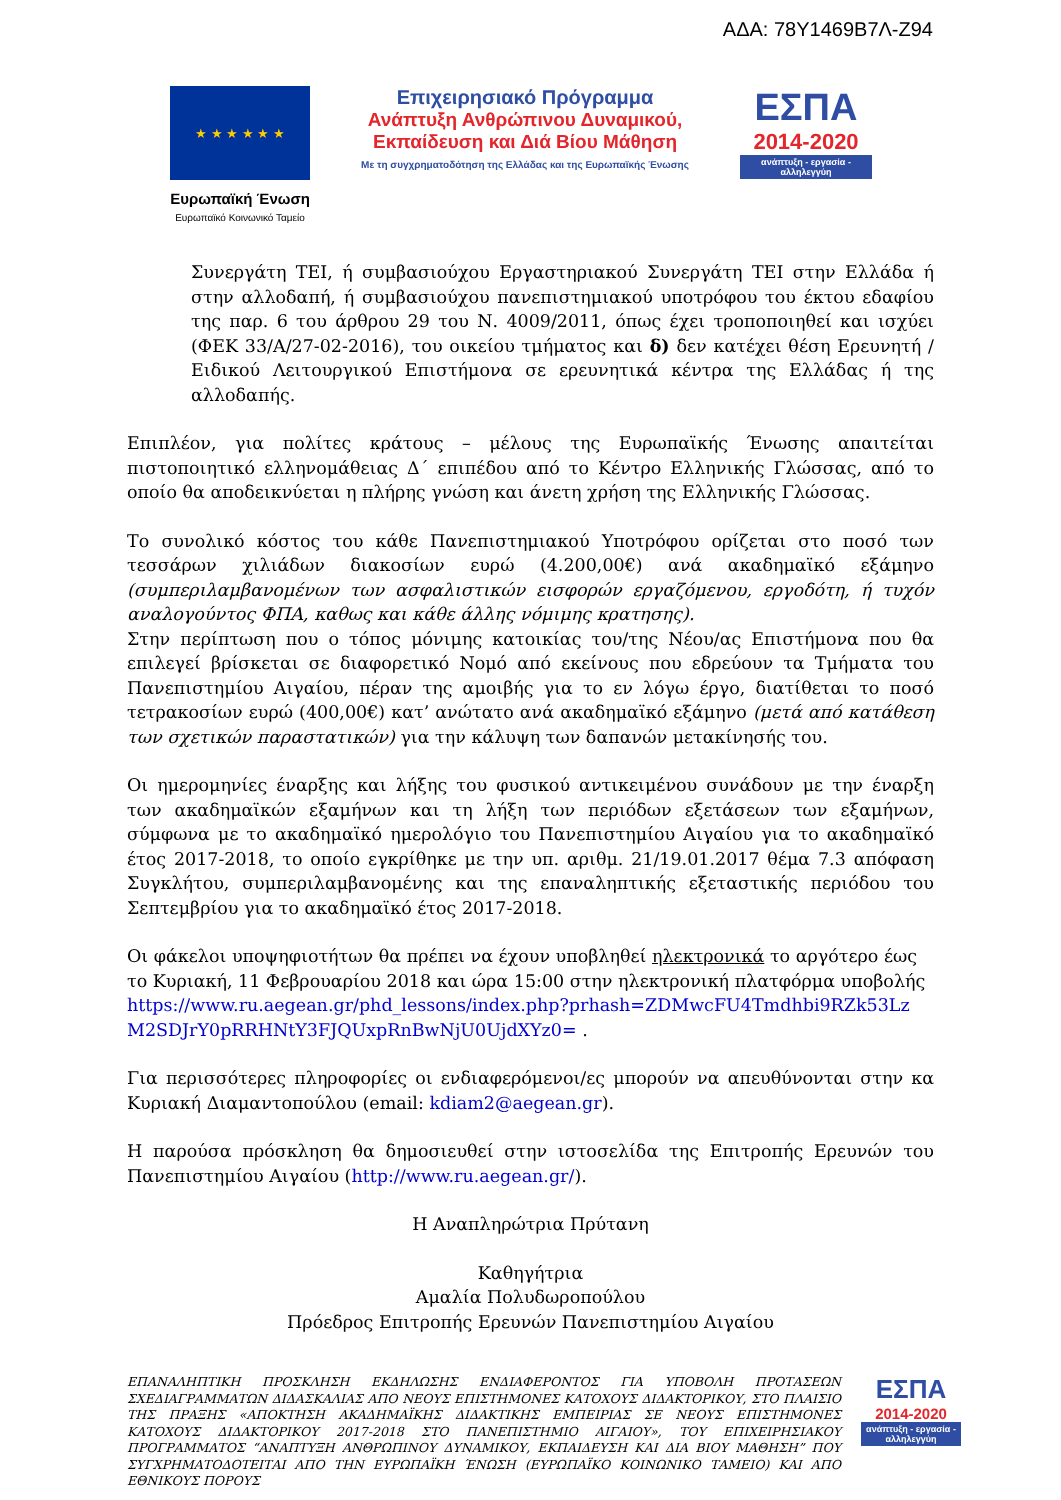ΑΔΑ: 78Υ1469Β7Λ-Ζ94
★ ★ ★ ★ ★ ★
Ευρωπαϊκή Ένωση
Ευρωπαϊκό Κοινωνικό Ταμείο
Επιχειρησιακό Πρόγραμμα
Ανάπτυξη Ανθρώπινου Δυναμικού,
Εκπαίδευση και Διά Βίου Μάθηση
Με τη συγχρηματοδότηση της Ελλάδας και της Ευρωπαϊκής Ένωσης
ΕΣΠΑ
2014-2020
ανάπτυξη - εργασία - αλληλεγγύη
Συνεργάτη ΤΕΙ, ή συμβασιούχου Εργαστηριακού Συνεργάτη ΤΕΙ στην Ελλάδα ή στην αλλοδαπή, ή συμβασιούχου πανεπιστημιακού υποτρόφου του έκτου εδαφίου της παρ. 6 του άρθρου 29 του Ν. 4009/2011, όπως έχει τροποποιηθεί και ισχύει (ΦΕΚ 33/Α/27-02-2016), του οικείου τμήματος και δ) δεν κατέχει θέση Ερευνητή / Ειδικού Λειτουργικού Επιστήμονα σε ερευνητικά κέντρα της Ελλάδας ή της αλλοδαπής.
Επιπλέον, για πολίτες κράτους – μέλους της Ευρωπαϊκής Ένωσης απαιτείται πιστοποιητικό ελληνομάθειας Δ΄ επιπέδου από το Κέντρο Ελληνικής Γλώσσας, από το οποίο θα αποδεικνύεται η πλήρης γνώση και άνετη χρήση της Ελληνικής Γλώσσας.
Το συνολικό κόστος του κάθε Πανεπιστημιακού Υποτρόφου ορίζεται στο ποσό των τεσσάρων χιλιάδων διακοσίων ευρώ (4.200,00€) ανά ακαδημαϊκό εξάμηνο (συμπεριλαμβανομένων των ασφαλιστικών εισφορών εργαζόμενου, εργοδότη, ή τυχόν αναλογούντος ΦΠΑ, καθως και κάθε άλλης νόμιμης κρατησης).
Στην περίπτωση που ο τόπος μόνιμης κατοικίας του/της Νέου/ας Επιστήμονα που θα επιλεγεί βρίσκεται σε διαφορετικό Νομό από εκείνους που εδρεύουν τα Τμήματα του Πανεπιστημίου Αιγαίου, πέραν της αμοιβής για το εν λόγω έργο, διατίθεται το ποσό τετρακοσίων ευρώ (400,00€) κατ’ ανώτατο ανά ακαδημαϊκό εξάμηνο (μετά από κατάθεση των σχετικών παραστατικών) για την κάλυψη των δαπανών μετακίνησής του.
Οι ημερομηνίες έναρξης και λήξης του φυσικού αντικειμένου συνάδουν με την έναρξη των ακαδημαϊκών εξαμήνων και τη λήξη των περιόδων εξετάσεων των εξαμήνων, σύμφωνα με το ακαδημαϊκό ημερολόγιο του Πανεπιστημίου Αιγαίου για το ακαδημαϊκό έτος 2017-2018, το οποίο εγκρίθηκε με την υπ. αριθμ. 21/19.01.2017 θέμα 7.3 απόφαση Συγκλήτου, συμπεριλαμβανομένης και της επαναληπτικής εξεταστικής περιόδου του Σεπτεμβρίου για το ακαδημαϊκό έτος 2017-2018.
Οι φάκελοι υποψηφιοτήτων θα πρέπει να έχουν υποβληθεί ηλεκτρονικά το αργότερο έως το Κυριακή, 11 Φεβρουαρίου 2018 και ώρα 15:00 στην ηλεκτρονική πλατφόρμα υποβολής https://www.ru.aegean.gr/phd_lessons/index.php?prhash=ZDMwcFU4Tmdhbi9RZk53Lz M2SDJrY0pRRHNtY3FJQUxpRnBwNjU0UjdXYz0= .
Για περισσότερες πληροφορίες οι ενδιαφερόμενοι/ες μπορούν να απευθύνονται στην κα Κυριακή Διαμαντοπούλου (email: kdiam2@aegean.gr).
Η παρούσα πρόσκληση θα δημοσιευθεί στην ιστοσελίδα της Επιτροπής Ερευνών του Πανεπιστημίου Αιγαίου (http://www.ru.aegean.gr/).
Η Αναπληρώτρια Πρύτανη
Καθηγήτρια
Αμαλία Πολυδωροπούλου
Πρόεδρος Επιτροπής Ερευνών Πανεπιστημίου Αιγαίου
ΕΠΑΝΑΛΗΠΤΙΚΗ ΠΡΟΣΚΛΗΣΗ ΕΚΔΗΛΩΣΗΣ ΕΝΔΙΑΦΕΡΟΝΤΟΣ ΓΙΑ ΥΠΟΒΟΛΗ ΠΡΟΤΑΣΕΩΝ ΣΧΕΔΙΑΓΡΑΜΜΑΤΩΝ ΔΙΔΑΣΚΑΛΙΑΣ ΑΠΟ ΝΕΟΥΣ ΕΠΙΣΤΗΜΟΝΕΣ ΚΑΤΟΧΟΥΣ ΔΙΔΑΚΤΟΡΙΚΟΥ, ΣΤΟ ΠΛΑΙΣΙΟ ΤΗΣ ΠΡΑΞΗΣ «ΑΠΟΚΤΗΣΗ ΑΚΑΔΗΜΑΪΚΗΣ ΔΙΔΑΚΤΙΚΗΣ ΕΜΠΕΙΡΙΑΣ ΣΕ ΝΕΟΥΣ ΕΠΙΣΤΗΜΟΝΕΣ ΚΑΤΟΧΟΥΣ ΔΙΔΑΚΤΟΡΙΚΟΥ 2017-2018 ΣΤΟ ΠΑΝΕΠΙΣΤΗΜΙΟ ΑΙΓΑΙΟΥ», ΤΟΥ ΕΠΙΧΕΙΡΗΣΙΑΚΟΥ ΠΡΟΓΡΑΜΜΑΤΟΣ “ΑΝΑΠΤΥΞΗ ΑΝΘΡΩΠΙΝΟΥ ΔΥΝΑΜΙΚΟΥ, ΕΚΠΑΙΔΕΥΣΗ ΚΑΙ ΔΙΑ ΒΙΟΥ ΜΑΘΗΣΗ” ΠΟΥ ΣΥΓΧΡΗΜΑΤΟΔΟΤΕΙΤΑΙ ΑΠΟ ΤΗΝ ΕΥΡΩΠΑΪΚΗ ΈΝΩΣΗ (ΕΥΡΩΠΑΪΚΟ ΚΟΙΝΩΝΙΚΟ ΤΑΜΕΙΟ) ΚΑΙ ΑΠΟ ΕΘΝΙΚΟΥΣ ΠΟΡΟΥΣ
ΕΣΠΑ
2014-2020
ανάπτυξη - εργασία - αλληλεγγύη